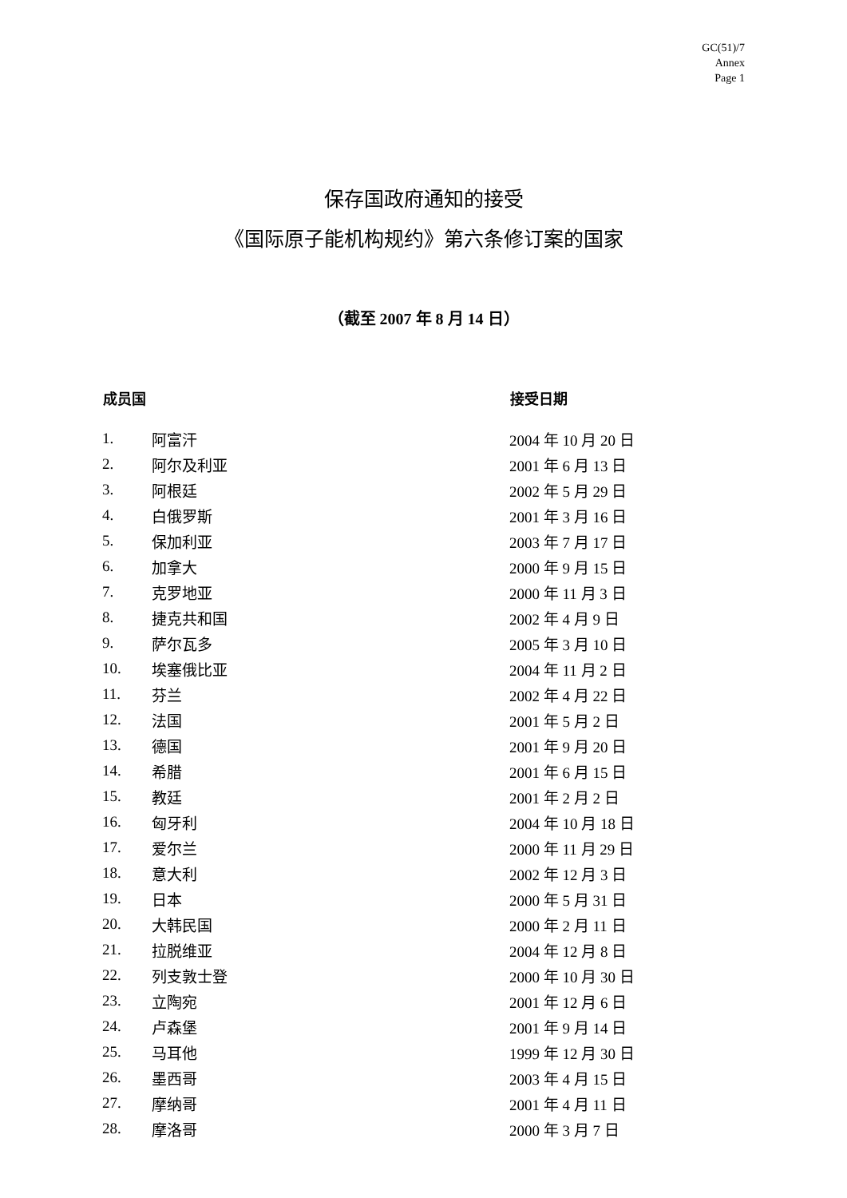GC(51)/7
Annex
Page 1
保存国政府通知的接受
《国际原子能机构规约》第六条修订案的国家
（截至 2007 年 8 月 14 日）
| 成员国 | | 接受日期 |
| --- | --- | --- |
| 1. | 阿富汗 | 2004 年 10 月 20 日 |
| 2. | 阿尔及利亚 | 2001 年 6 月 13 日 |
| 3. | 阿根廷 | 2002 年 5 月 29 日 |
| 4. | 白俄罗斯 | 2001 年 3 月 16 日 |
| 5. | 保加利亚 | 2003 年 7 月 17 日 |
| 6. | 加拿大 | 2000 年 9 月 15 日 |
| 7. | 克罗地亚 | 2000 年 11 月 3 日 |
| 8. | 捷克共和国 | 2002 年 4 月 9 日 |
| 9. | 萨尔瓦多 | 2005 年 3 月 10 日 |
| 10. | 埃塞俄比亚 | 2004 年 11 月 2 日 |
| 11. | 芬兰 | 2002 年 4 月 22 日 |
| 12. | 法国 | 2001 年 5 月 2 日 |
| 13. | 德国 | 2001 年 9 月 20 日 |
| 14. | 希腊 | 2001 年 6 月 15 日 |
| 15. | 教廷 | 2001 年 2 月 2 日 |
| 16. | 匈牙利 | 2004 年 10 月 18 日 |
| 17. | 爱尔兰 | 2000 年 11 月 29 日 |
| 18. | 意大利 | 2002 年 12 月 3 日 |
| 19. | 日本 | 2000 年 5 月 31 日 |
| 20. | 大韩民国 | 2000 年 2 月 11 日 |
| 21. | 拉脱维亚 | 2004 年 12 月 8 日 |
| 22. | 列支敦士登 | 2000 年 10 月 30 日 |
| 23. | 立陶宛 | 2001 年 12 月 6 日 |
| 24. | 卢森堡 | 2001 年 9 月 14 日 |
| 25. | 马耳他 | 1999 年 12 月 30 日 |
| 26. | 墨西哥 | 2003 年 4 月 15 日 |
| 27. | 摩纳哥 | 2001 年 4 月 11 日 |
| 28. | 摩洛哥 | 2000 年 3 月 7 日 |